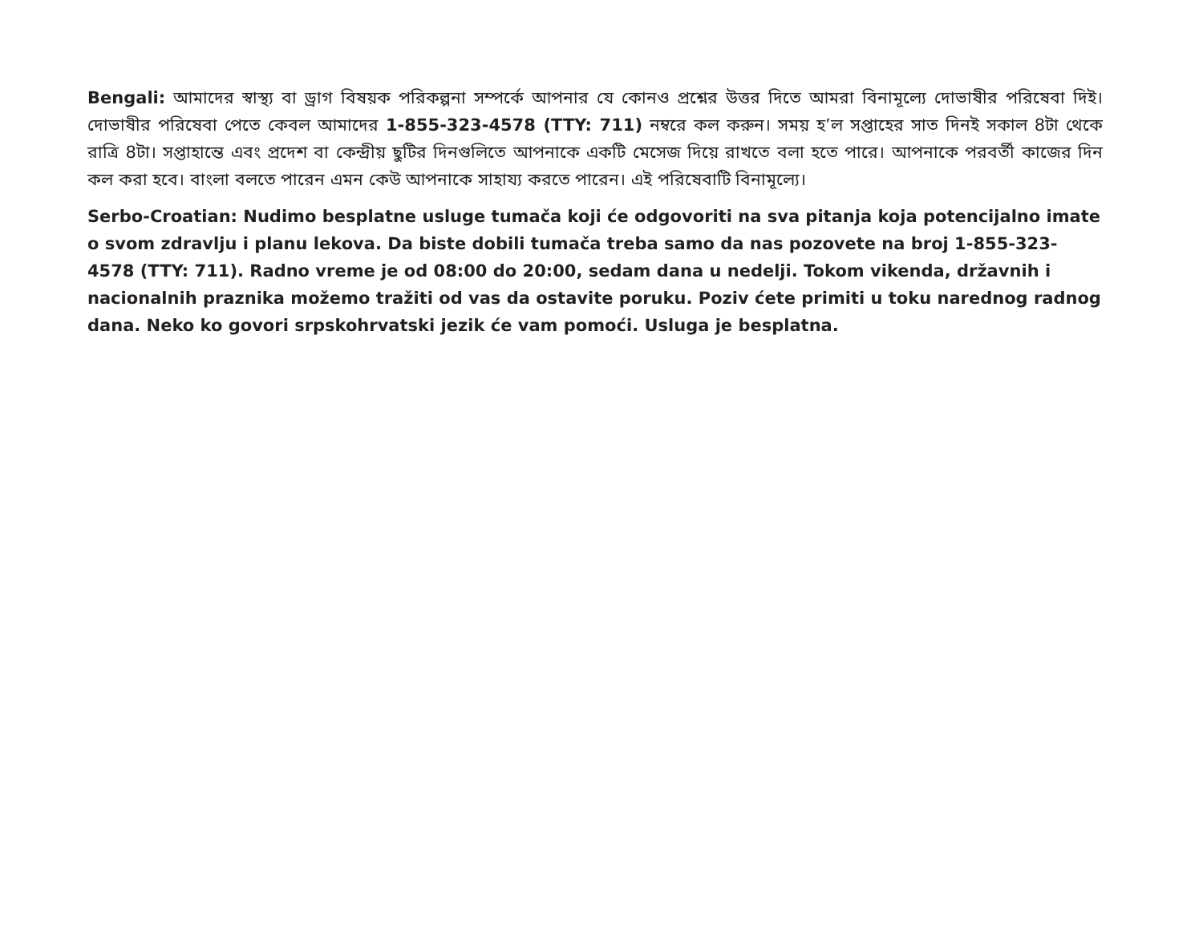Bengali: আমাদের স্বাস্থ্য বা ড্রাগ বিষয়ক পরিকল্পনা সম্পর্কে আপনার যে কোনও প্রশ্নের উত্তর দিতে আমরা বিনামূল্যে দোভাষীর পরিষেবা দিই। দোভাষীর পরিষেবা পেতে কেবল আমাদের 1-855-323-4578 (TTY: 711) নম্বরে কল করুন। সময় হ’ল সপ্তাহের সাত দিনই সকাল 8টা থেকে রাত্রি 8টা। সপ্তাহান্তে এবং প্রদেশ বা কেন্দ্রীয় ছুটির দিনগুলিতে আপনাকে একটি মেসেজ দিয়ে রাখতে বলা হতে পারে। আপনাকে পরবর্তী কাজের দিন কল করা হবে। বাংলা বলতে পারেন এমন কেউ আপনাকে সাহায্য করতে পারেন। এই পরিষেবাটি বিনামূল্যে।
Serbo-Croatian: Nudimo besplatne usluge tumača koji će odgovoriti na sva pitanja koja potencijalno imate o svom zdravlju i planu lekova. Da biste dobili tumača treba samo da nas pozovete na broj 1-855-323-4578 (TTY: 711). Radno vreme je od 08:00 do 20:00, sedam dana u nedelji. Tokom vikenda, državnih i nacionalnih praznika možemo tražiti od vas da ostavite poruku. Poziv ćete primiti u toku narednog radnog dana. Neko ko govori srpskohrvatski jezik će vam pomoći. Usluga je besplatna.